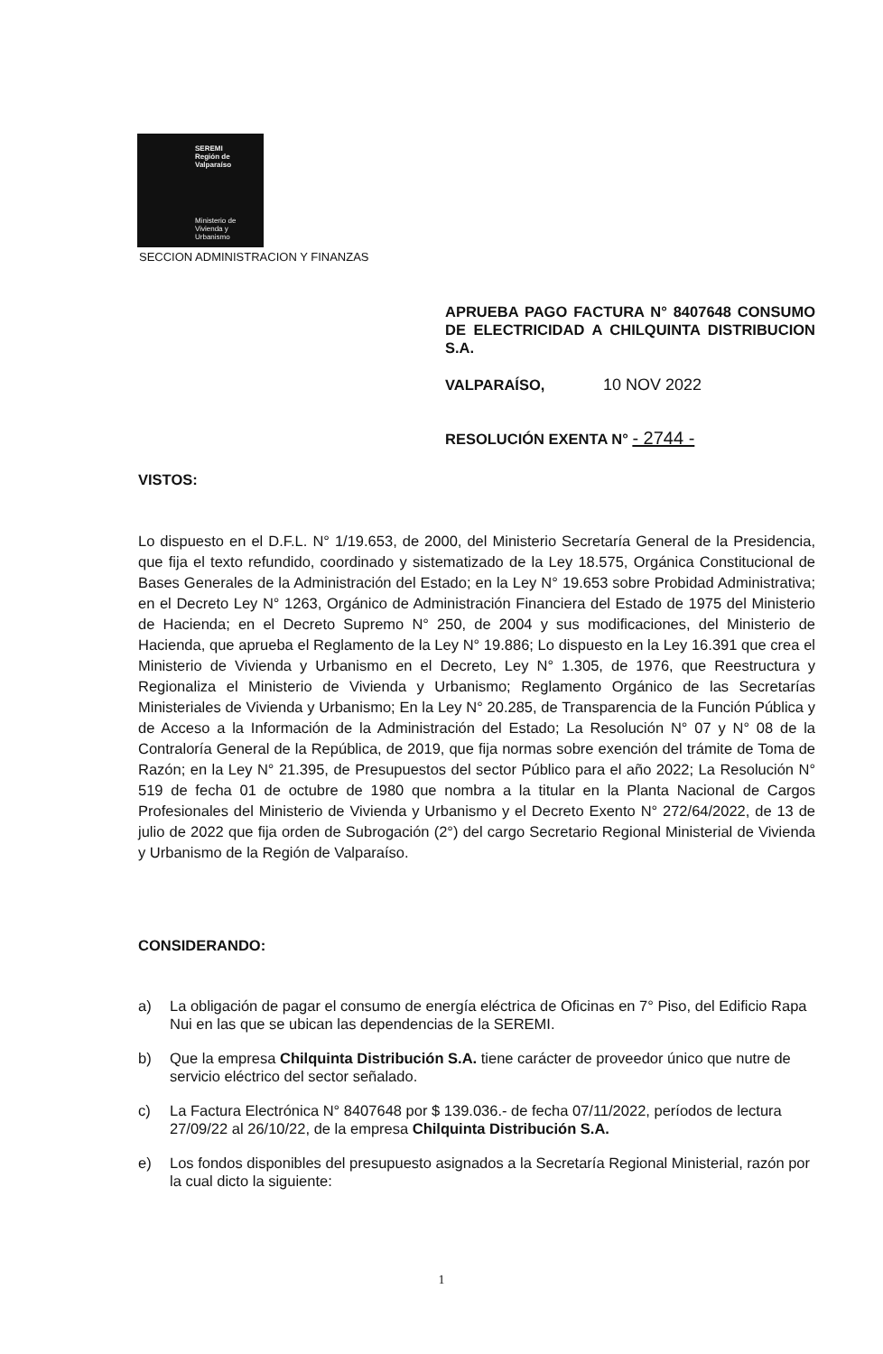SEREMI
Región de Valparaíso
Ministerio de
Vivienda y
Urbanismo
SECCION ADMINISTRACION Y FINANZAS
APRUEBA PAGO FACTURA N° 8407648 CONSUMO DE ELECTRICIDAD A CHILQUINTA DISTRIBUCION S.A.
VALPARAÍSO, 10 NOV 2022
RESOLUCIÓN EXENTA N° - 2744 -
VISTOS:
Lo dispuesto en el D.F.L. N° 1/19.653, de 2000, del Ministerio Secretaría General de la Presidencia, que fija el texto refundido, coordinado y sistematizado de la Ley 18.575, Orgánica Constitucional de Bases Generales de la Administración del Estado; en la Ley N° 19.653 sobre Probidad Administrativa; en el Decreto Ley N° 1263, Orgánico de Administración Financiera del Estado de 1975 del Ministerio de Hacienda; en el Decreto Supremo N° 250, de 2004 y sus modificaciones, del Ministerio de Hacienda, que aprueba el Reglamento de la Ley N° 19.886; Lo dispuesto en la Ley 16.391 que crea el Ministerio de Vivienda y Urbanismo en el Decreto, Ley N° 1.305, de 1976, que Reestructura y Regionaliza el Ministerio de Vivienda y Urbanismo; Reglamento Orgánico de las Secretarías Ministeriales de Vivienda y Urbanismo; En la Ley N° 20.285, de Transparencia de la Función Pública y de Acceso a la Información de la Administración del Estado; La Resolución N° 07 y N° 08 de la Contraloría General de la República, de 2019, que fija normas sobre exención del trámite de Toma de Razón; en la Ley N° 21.395, de Presupuestos del sector Público para el año 2022; La Resolución N° 519 de fecha 01 de octubre de 1980 que nombra a la titular en la Planta Nacional de Cargos Profesionales del Ministerio de Vivienda y Urbanismo y el Decreto Exento N° 272/64/2022, de 13 de julio de 2022 que fija orden de Subrogación (2°) del cargo Secretario Regional Ministerial de Vivienda y Urbanismo de la Región de Valparaíso.
CONSIDERANDO:
a) La obligación de pagar el consumo de energía eléctrica de Oficinas en 7° Piso, del Edificio Rapa Nui en las que se ubican las dependencias de la SEREMI.
b) Que la empresa Chilquinta Distribución S.A. tiene carácter de proveedor único que nutre de servicio eléctrico del sector señalado.
c) La Factura Electrónica N° 8407648 por $ 139.036.- de fecha 07/11/2022, períodos de lectura 27/09/22 al 26/10/22, de la empresa Chilquinta Distribución S.A.
e) Los fondos disponibles del presupuesto asignados a la Secretaría Regional Ministerial, razón por la cual dicto la siguiente:
1